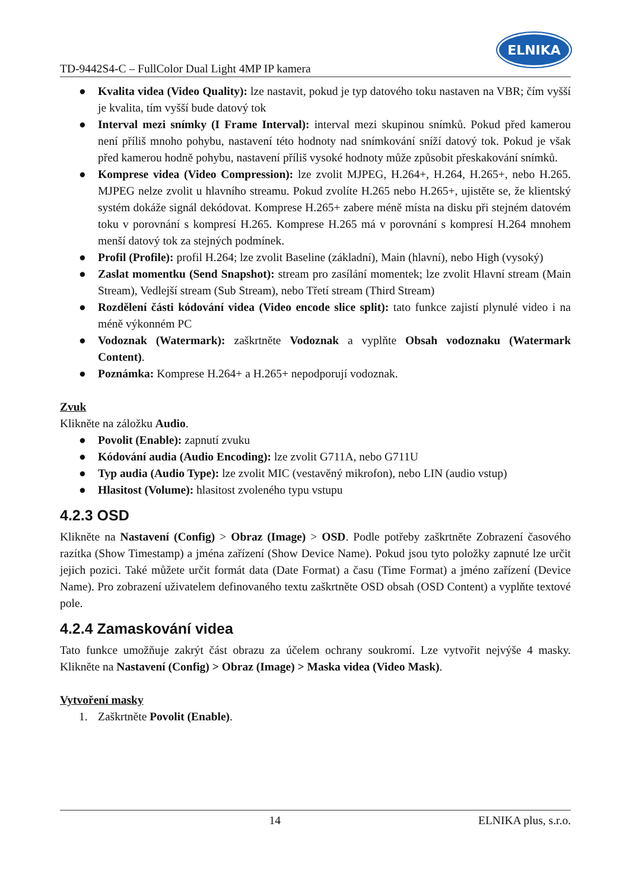TD-9442S4-C – FullColor Dual Light 4MP IP kamera
ELNIKA
● Kvalita videa (Video Quality): lze nastavit, pokud je typ datového toku nastaven na VBR; čím vyšší je kvalita, tím vyšší bude datový tok
● Interval mezi snímky (I Frame Interval): interval mezi skupinou snímků. Pokud před kamerou není příliš mnoho pohybu, nastavení této hodnoty nad snímkování sníží datový tok. Pokud je však před kamerou hodně pohybu, nastavení příliš vysoké hodnoty může způsobit přeskakování snímků.
● Komprese videa (Video Compression): lze zvolit MJPEG, H.264+, H.264, H.265+, nebo H.265. MJPEG nelze zvolit u hlavního streamu. Pokud zvolíte H.265 nebo H.265+, ujistěte se, že klientský systém dokáže signál dekódovat. Komprese H.265+ zabere méně místa na disku při stejném datovém toku v porovnání s kompresí H.265. Komprese H.265 má v porovnání s kompresí H.264 mnohem menší datový tok za stejných podmínek.
● Profil (Profile): profil H.264; lze zvolit Baseline (základní), Main (hlavní), nebo High (vysoký)
● Zaslat momentku (Send Snapshot): stream pro zasílání momentek; lze zvolit Hlavní stream (Main Stream), Vedlejší stream (Sub Stream), nebo Třetí stream (Third Stream)
● Rozdělení části kódování videa (Video encode slice split): tato funkce zajistí plynulé video i na méně výkonném PC
● Vodoznak (Watermark): zaškrtněte Vodoznak a vyplňte Obsah vodoznaku (Watermark Content).
● Poznámka: Komprese H.264+ a H.265+ nepodporují vodoznak.
Zvuk
Klikněte na záložku Audio.
● Povolit (Enable): zapnutí zvuku
● Kódování audia (Audio Encoding): lze zvolit G711A, nebo G711U
● Typ audia (Audio Type): lze zvolit MIC (vestavěný mikrofon), nebo LIN (audio vstup)
● Hlasitost (Volume): hlasitost zvoleného typu vstupu
4.2.3 OSD
Klikněte na Nastavení (Config) > Obraz (Image) > OSD. Podle potřeby zaškrtněte Zobrazení časového razítka (Show Timestamp) a jména zařízení (Show Device Name). Pokud jsou tyto položky zapnuté lze určit jejich pozici. Také můžete určit formát data (Date Format) a času (Time Format) a jméno zařízení (Device Name). Pro zobrazení uživatelem definovaného textu zaškrtněte OSD obsah (OSD Content) a vyplňte textové pole.
4.2.4 Zamaskování videa
Tato funkce umožňuje zakrýt část obrazu za účelem ochrany soukromí. Lze vytvořit nejvýše 4 masky. Klikněte na Nastavení (Config) > Obraz (Image) > Maska videa (Video Mask).
Vytvoření masky
1. Zaškrtněte Povolit (Enable).
14 ELNIKA plus, s.r.o.